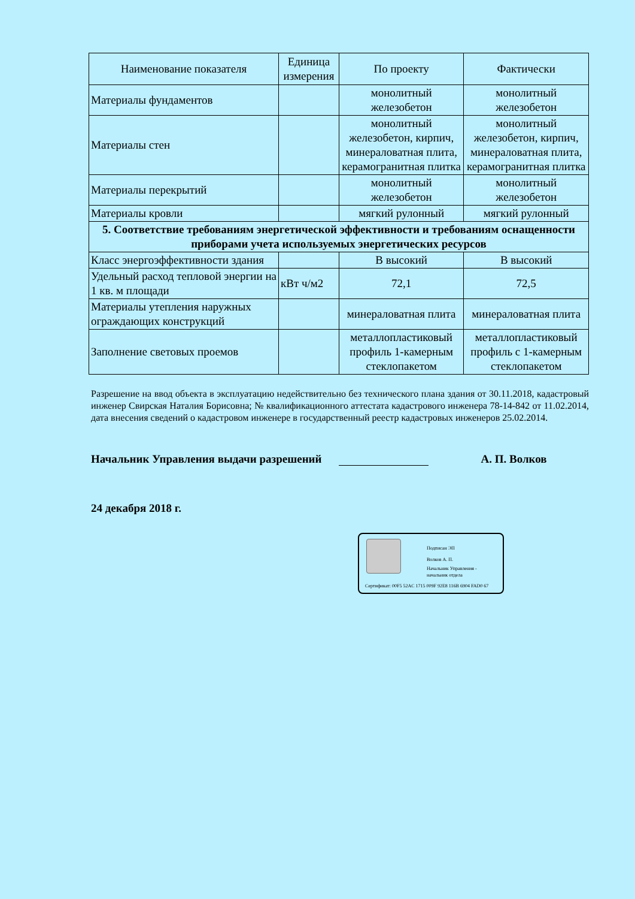| Наименование показателя | Единица измерения | По проекту | Фактически |
| --- | --- | --- | --- |
| Материалы фундаментов | | монолитный железобетон | монолитный железобетон |
| Материалы стен | | монолитный железобетон, кирпич, минераловатная плита, керамогранитная плитка | монолитный железобетон, кирпич, минераловатная плита, керамогранитная плитка |
| Материалы перекрытий | | монолитный железобетон | монолитный железобетон |
| Материалы кровли | | мягкий рулонный | мягкий рулонный |
| 5. Соответствие требованиям энергетической эффективности и требованиям оснащенности приборами учета используемых энергетических ресурсов | | | |
| Класс энергоэффективности здания | | В высокий | В высокий |
| Удельный расход тепловой энергии на 1 кв. м площади | кВт ч/м2 | 72,1 | 72,5 |
| Материалы утепления наружных ограждающих конструкций | | минераловатная плита | минераловатная плита |
| Заполнение световых проемов | | металлопластиковый профиль 1-камерным стеклопакетом | металлопластиковый профиль с 1-камерным стеклопакетом |
Разрешение на ввод объекта в эксплуатацию недействительно без технического плана здания от 30.11.2018, кадастровый инженер Свирская Наталия Борисовна; № квалификационного аттестата кадастрового инженера 78-14-842 от 11.02.2014, дата внесения сведений о кадастровом инженере в государственный реестр кадастровых инженеров 25.02.2014.
Начальник Управления выдачи разрешений А. П. Волков
24 декабря 2018 г.
Подписан ЭП
Волков А. П.
Начальник Управления -
начальник отдела
Сертификат: 00F5 52AC 1715 009F 92E8 116B 6904 FAD0 67